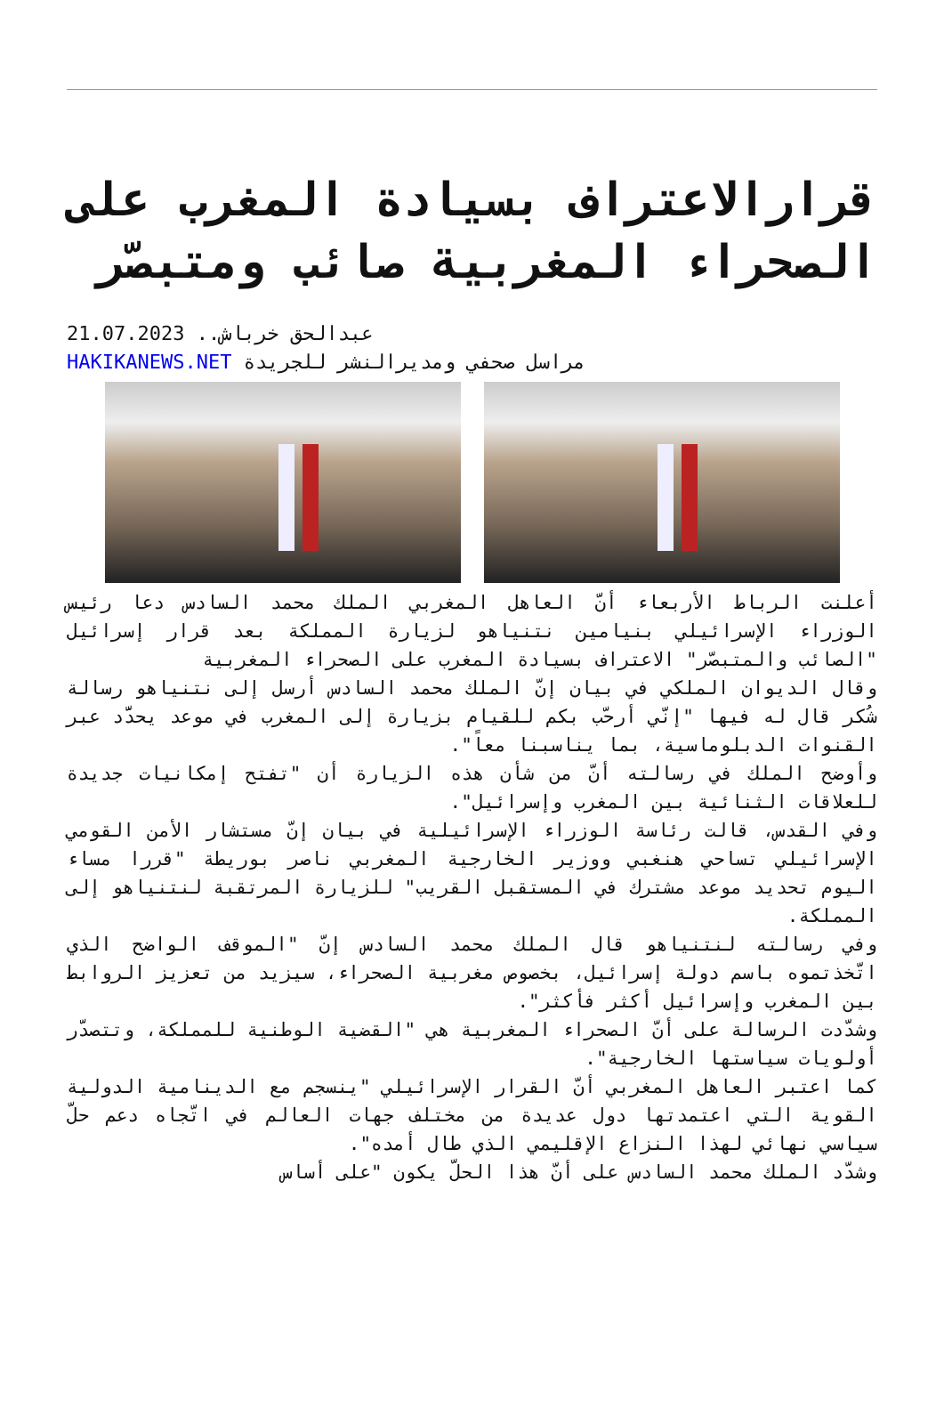قرارالاعتراف بسيادة المغرب على الصحراء المغربية صائب ومتبصّر
عبدالحق خرباش.. 21.07.2023
مراسل صحفي ومديرالنشر للجريدة HAKIKANEWS.NET
أعلنت الرباط الأربعاء أنّ العاهل المغربي الملك محمد السادس دعا رئيس الوزراء الإسرائيلي بنيامين نتنياهو لزيارة المملكة بعد قرار إسرائيل "الصائب والمتبصّر" الاعتراف بسيادة المغرب على الصحراء المغربية
وقال الديوان الملكي في بيان إنّ الملك محمد السادس أرسل إلى نتنياهو رسالة شُكر قال له فيها "إنّي أرحّب بكم للقيام بزيارة إلى المغرب في موعد يحدَّد عبر القنوات الدبلوماسية، بما يناسبنا معاً".
وأوضح الملك في رسالته أنّ من شأن هذه الزيارة أن "تفتح إمكانيات جديدة للعلاقات الثنائية بين المغرب وإسرائيل".
وفي القدس، قالت رئاسة الوزراء الإسرائيلية في بيان إنّ مستشار الأمن القومي الإسرائيلي تساحي هنغبي ووزير الخارجية المغربي ناصر بوريطة "قررا مساء اليوم تحديد موعد مشترك في المستقبل القريب" للزيارة المرتقبة لنتنياهو إلى المملكة.
وفي رسالته لنتنياهو قال الملك محمد السادس إنّ "الموقف الواضح الذي اتّخذتموه باسم دولة إسرائيل، بخصوص مغربية الصحراء، سيزيد من تعزيز الروابط بين المغرب وإسرائيل أكثر فأكثر".
وشدّدت الرسالة على أنّ الصحراء المغربية هي "القضية الوطنية للمملكة، وتتصدّر أولويات سياستها الخارجية".
كما اعتبر العاهل المغربي أنّ القرار الإسرائيلي "ينسجم مع الدينامية الدولية القوية التي اعتمدتها دول عديدة من مختلف جهات العالم في اتّجاه دعم حلّ سياسي نهائي لهذا النزاع الإقليمي الذي طال أمده".
وشدّد الملك محمد السادس على أنّ هذا الحلّ يكون "على أساس